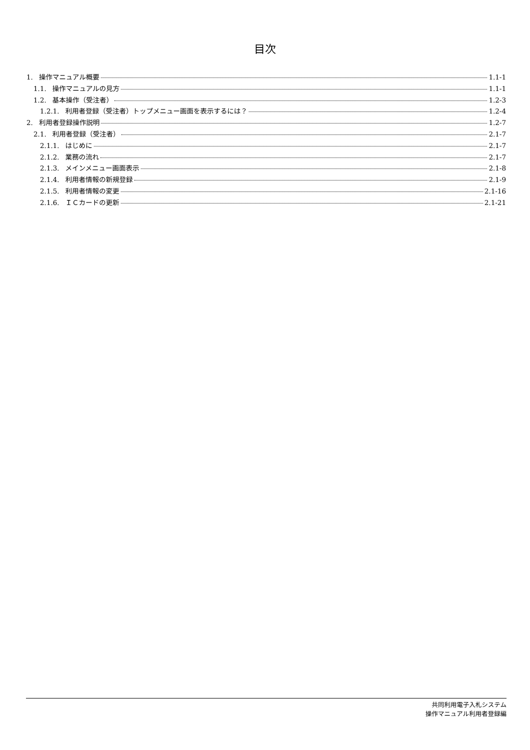目次
1. 操作マニュアル概要 1.1-1
1.1. 操作マニュアルの見方 1.1-1
1.2. 基本操作（受注者） 1.2-3
1.2.1. 利用者登録（受注者）トップメニュー画面を表示するには？ 1.2-4
2. 利用者登録操作説明 1.2-7
2.1. 利用者登録（受注者） 2.1-7
2.1.1. はじめに 2.1-7
2.1.2. 業務の流れ 2.1-7
2.1.3. メインメニュー画面表示 2.1-8
2.1.4. 利用者情報の新規登録 2.1-9
2.1.5. 利用者情報の変更 2.1-16
2.1.6. ＩＣカードの更新 2.1-21
共同利用電子入札システム
操作マニュアル利用者登録編